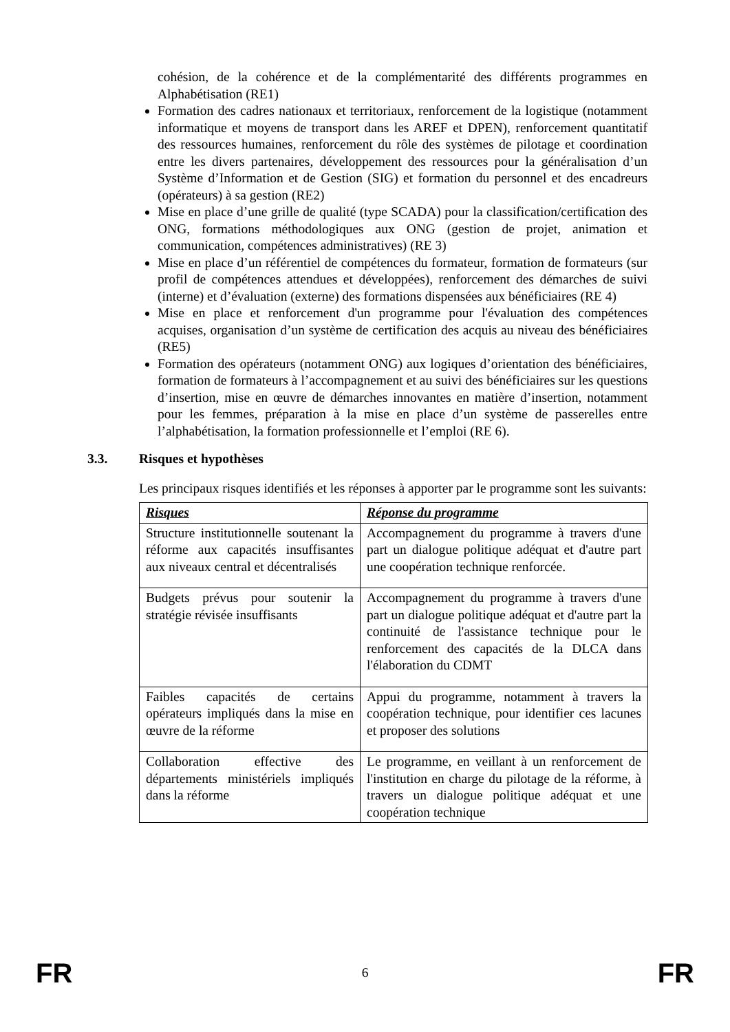cohésion, de la cohérence et de la complémentarité des différents programmes en Alphabétisation (RE1)
Formation des cadres nationaux et territoriaux, renforcement de la logistique (notamment informatique et moyens de transport dans les AREF et DPEN), renforcement quantitatif des ressources humaines, renforcement du rôle des systèmes de pilotage et coordination entre les divers partenaires, développement des ressources pour la généralisation d’un Système d’Information et de Gestion (SIG) et formation du personnel et des encadreurs (opérateurs) à sa gestion (RE2)
Mise en place d’une grille de qualité (type SCADA) pour la classification/certification des ONG, formations méthodologiques aux ONG (gestion de projet, animation et communication, compétences administratives) (RE 3)
Mise en place d’un référentiel de compétences du formateur, formation de formateurs (sur profil de compétences attendues et développées), renforcement des démarches de suivi (interne) et d’évaluation (externe) des formations dispensées aux bénéficiaires (RE 4)
Mise en place et renforcement d'un programme pour l'évaluation des compétences acquises, organisation d’un système de certification des acquis au niveau des bénéficiaires (RE5)
Formation des opérateurs (notamment ONG) aux logiques d’orientation des bénéficiaires, formation de formateurs à l’accompagnement et au suivi des bénéficiaires sur les questions d’insertion, mise en œuvre de démarches innovantes en matière d’insertion, notamment pour les femmes, préparation à la mise en place d’un système de passerelles entre l’alphabétisation, la formation professionnelle et l’emploi (RE 6).
3.3. Risques et hypothèses
Les principaux risques identifiés et les réponses à apporter par le programme sont les suivants:
| Risques | Réponse du programme |
| --- | --- |
| Structure institutionnelle soutenant la réforme aux capacités insuffisantes aux niveaux central et décentralisés | Accompagnement du programme à travers d'une part un dialogue politique adéquat et d'autre part une coopération technique renforcée. |
| Budgets prévus pour soutenir la stratégie révisée insuffisants | Accompagnement du programme à travers d'une part un dialogue politique adéquat et d'autre part la continuité de l'assistance technique pour le renforcement des capacités de la DLCA dans l'élaboration du CDMT |
| Faibles capacités de certains opérateurs impliqués dans la mise en œuvre de la réforme | Appui du programme, notamment à travers la coopération technique, pour identifier ces lacunes et proposer des solutions |
| Collaboration effective des départements ministériels impliqués dans la réforme | Le programme, en veillant à un renforcement de l'institution en charge du pilotage de la réforme, à travers un dialogue politique adéquat et une coopération technique |
FR 6 FR